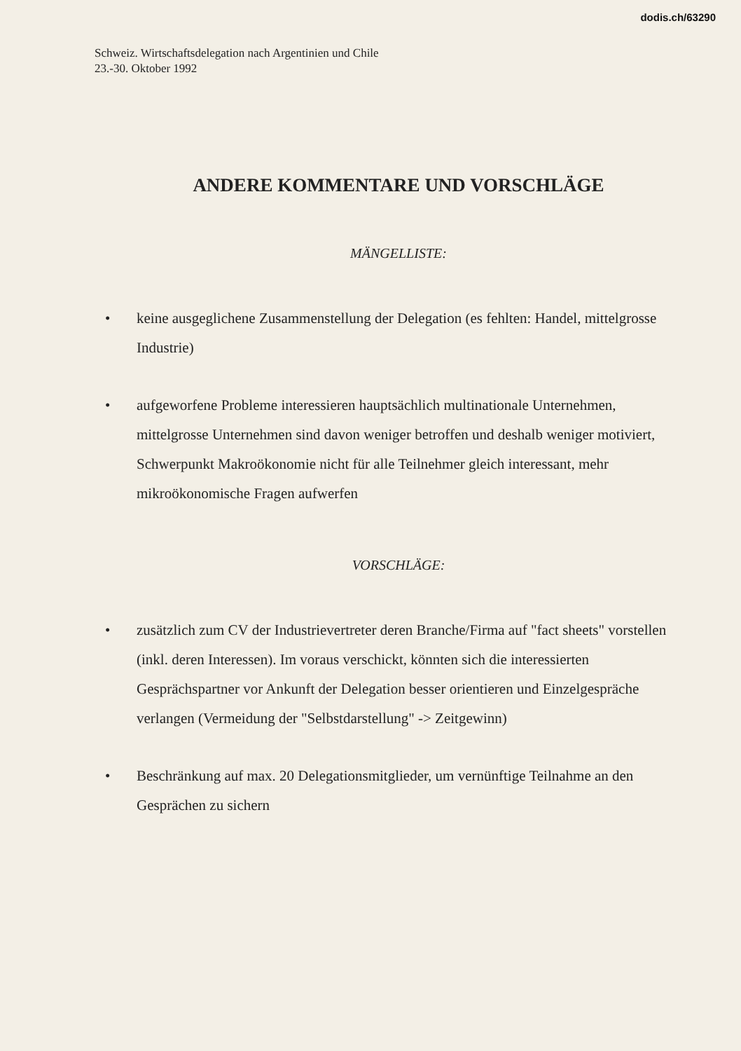dodis.ch/63290
Schweiz. Wirtschaftsdelegation nach Argentinien und Chile
23.-30. Oktober 1992
ANDERE KOMMENTARE UND VORSCHLÄGE
MÄNGELLISTE:
• keine ausgeglichene Zusammenstellung der Delegation (es fehlten: Handel, mittelgrosse Industrie)
• aufgeworfene Probleme interessieren hauptsächlich multinationale Unternehmen, mittelgrosse Unternehmen sind davon weniger betroffen und deshalb weniger motiviert, Schwerpunkt Makroökonomie nicht für alle Teilnehmer gleich interessant, mehr mikroökonomische Fragen aufwerfen
VORSCHLÄGE:
• zusätzlich zum CV der Industrievertreter deren Branche/Firma auf "fact sheets" vorstellen (inkl. deren Interessen). Im voraus verschickt, könnten sich die interessierten Gesprächspartner vor Ankunft der Delegation besser orientieren und Einzelgespräche verlangen (Vermeidung der "Selbstdarstellung" -> Zeitgewinn)
• Beschränkung auf max. 20 Delegationsmitglieder, um vernünftige Teilnahme an den Gesprächen zu sichern